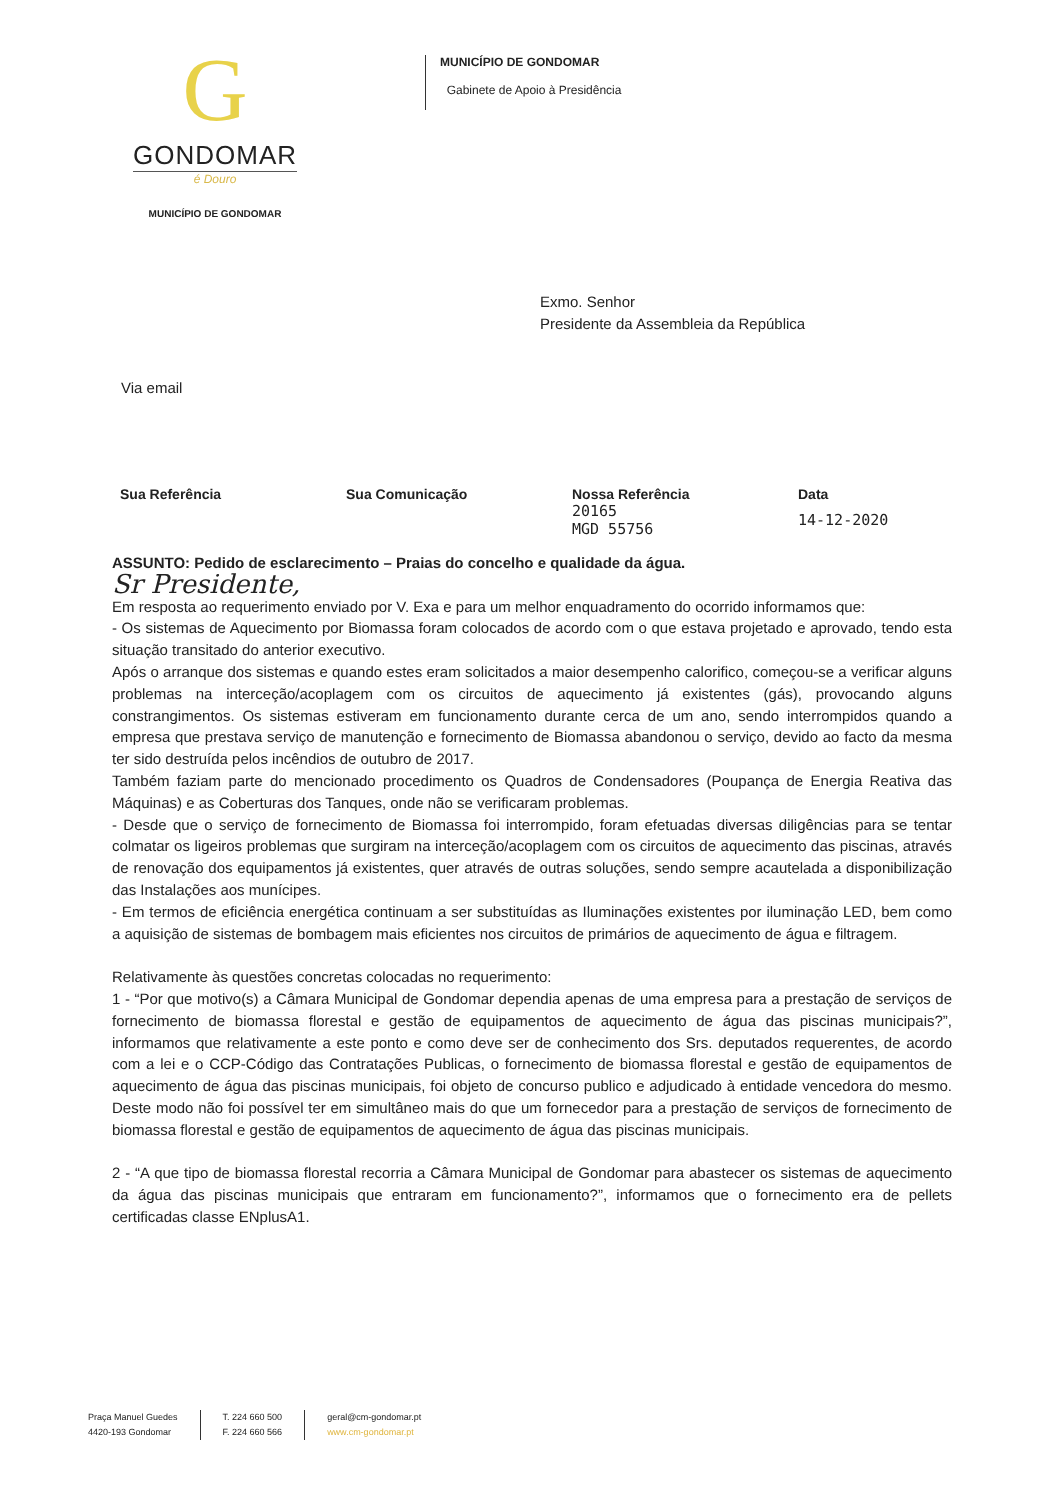G
GONDOMAR
é Douro
MUNICÍPIO DE GONDOMAR
MUNICÍPIO DE GONDOMAR
Gabinete de Apoio à Presidência
Exmo. Senhor
Presidente da Assembleia da República
Via email
| Sua Referência | Sua Comunicação | Nossa Referência | Data |
| --- | --- | --- | --- |
| | | 20165 MGD 55756 | 14-12-2020 |
ASSUNTO: Pedido de esclarecimento – Praias do concelho e qualidade da água.
Sr Presidente,
Em resposta ao requerimento enviado por V. Exa e para um melhor enquadramento do ocorrido informamos que:
- Os sistemas de Aquecimento por Biomassa foram colocados de acordo com o que estava projetado e aprovado, tendo esta situação transitado do anterior executivo.
Após o arranque dos sistemas e quando estes eram solicitados a maior desempenho calorifico, começou-se a verificar alguns problemas na interceção/acoplagem com os circuitos de aquecimento já existentes (gás), provocando alguns constrangimentos. Os sistemas estiveram em funcionamento durante cerca de um ano, sendo interrompidos quando a empresa que prestava serviço de manutenção e fornecimento de Biomassa abandonou o serviço, devido ao facto da mesma ter sido destruída pelos incêndios de outubro de 2017.
Também faziam parte do mencionado procedimento os Quadros de Condensadores (Poupança de Energia Reativa das Máquinas) e as Coberturas dos Tanques, onde não se verificaram problemas.
- Desde que o serviço de fornecimento de Biomassa foi interrompido, foram efetuadas diversas diligências para se tentar colmatar os ligeiros problemas que surgiram na interceção/acoplagem com os circuitos de aquecimento das piscinas, através de renovação dos equipamentos já existentes, quer através de outras soluções, sendo sempre acautelada a disponibilização das Instalações aos munícipes.
- Em termos de eficiência energética continuam a ser substituídas as Iluminações existentes por iluminação LED, bem como a aquisição de sistemas de bombagem mais eficientes nos circuitos de primários de aquecimento de água e filtragem.
Relativamente às questões concretas colocadas no requerimento:
1 - “Por que motivo(s) a Câmara Municipal de Gondomar dependia apenas de uma empresa para a prestação de serviços de fornecimento de biomassa florestal e gestão de equipamentos de aquecimento de água das piscinas municipais?”, informamos que relativamente a este ponto e como deve ser de conhecimento dos Srs. deputados requerentes, de acordo com a lei e o CCP-Código das Contratações Publicas, o fornecimento de biomassa florestal e gestão de equipamentos de aquecimento de água das piscinas municipais, foi objeto de concurso publico e adjudicado à entidade vencedora do mesmo. Deste modo não foi possível ter em simultâneo mais do que um fornecedor para a prestação de serviços de fornecimento de biomassa florestal e gestão de equipamentos de aquecimento de água das piscinas municipais.
2 - “A que tipo de biomassa florestal recorria a Câmara Municipal de Gondomar para abastecer os sistemas de aquecimento da água das piscinas municipais que entraram em funcionamento?”, informamos que o fornecimento era de pellets certificadas classe ENplusA1.
Praça Manuel Guedes
4420-193 Gondomar
T. 224 660 500
F. 224 660 566
geral@cm-gondomar.pt
www.cm-gondomar.pt